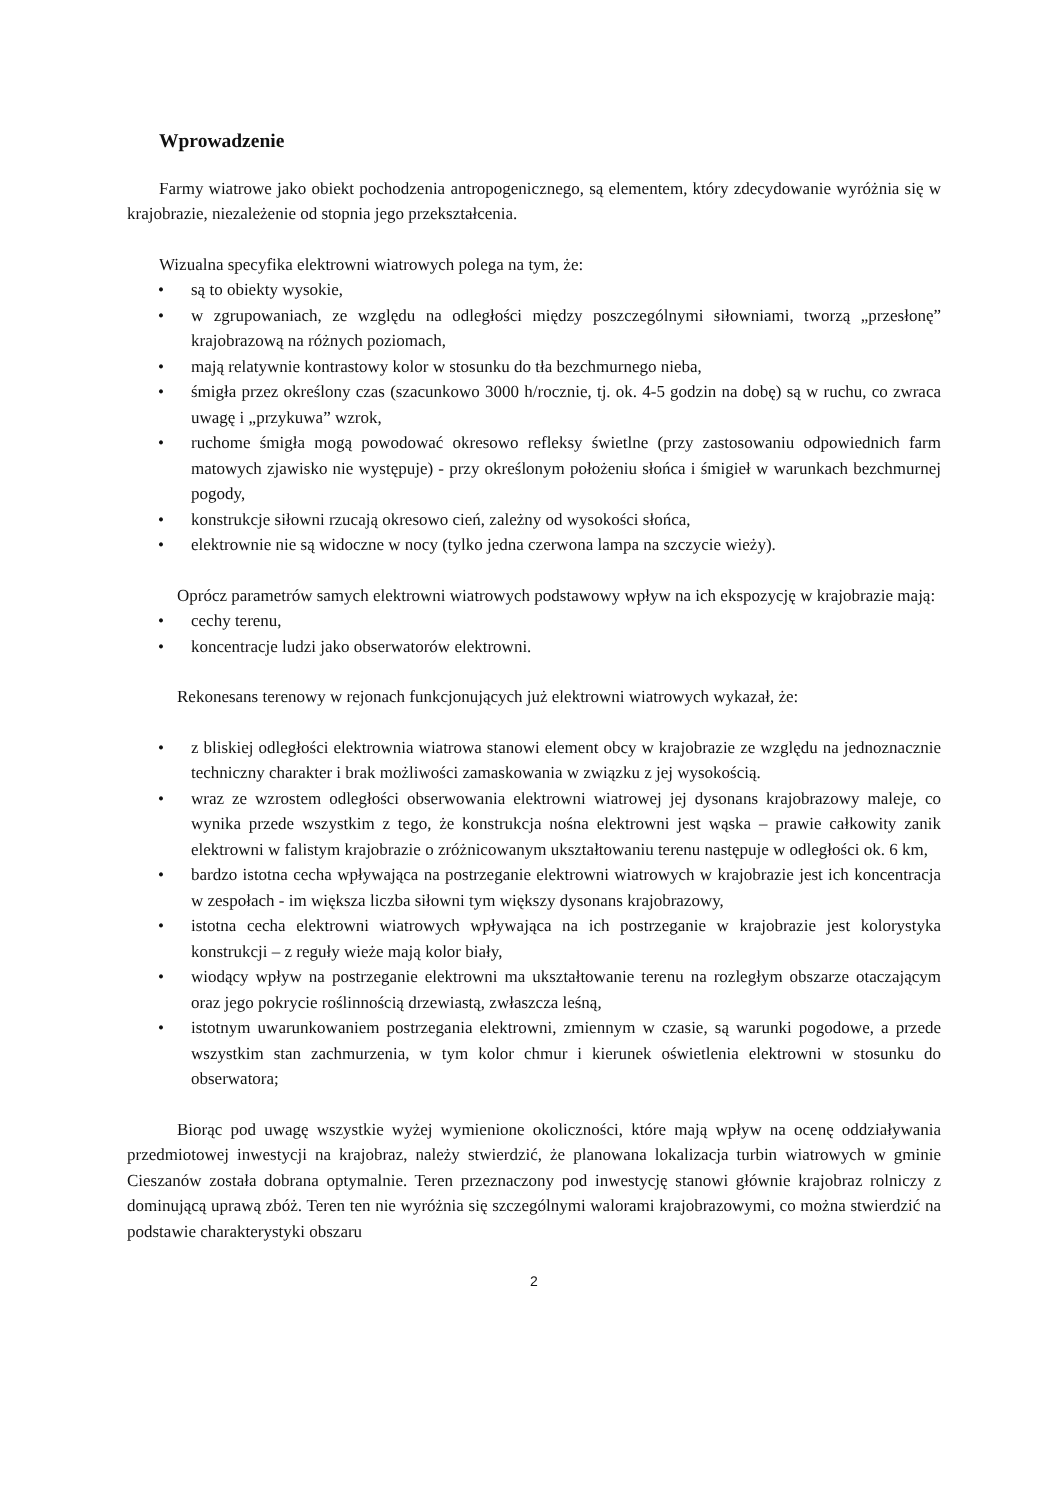Wprowadzenie
Farmy wiatrowe jako obiekt pochodzenia antropogenicznego, są elementem, który zdecydowanie wyróżnia się w krajobrazie, niezależenie od stopnia jego przekształcenia.
Wizualna specyfika elektrowni wiatrowych polega na tym, że:
• są to obiekty wysokie,
• w zgrupowaniach, ze względu na odległości między poszczególnymi siłowniami, tworzą „przesłonę” krajobrazową na różnych poziomach,
• mają relatywnie kontrastowy kolor w stosunku do tła bezchmurnego nieba,
• śmigła przez określony czas (szacunkowo 3000 h/rocznie, tj. ok. 4-5 godzin na dobę) są w ruchu, co zwraca uwagę i „przykuwa” wzrok,
• ruchome śmigła mogą powodować okresowo refleksy świetlne (przy zastosowaniu odpowiednich farm matowych zjawisko nie występuje) - przy określonym położeniu słońca i śmigieł w warunkach bezchmurnej pogody,
• konstrukcje siłowni rzucają okresowo cień, zależny od wysokości słońca,
• elektrownie nie są widoczne w nocy (tylko jedna czerwona lampa na szczycie wieży).
Oprócz parametrów samych elektrowni wiatrowych podstawowy wpływ na ich ekspozycję w krajobrazie mają:
• cechy terenu,
• koncentracje ludzi jako obserwatorów elektrowni.
Rekonesans terenowy w rejonach funkcjonujących już elektrowni wiatrowych wykazał, że:
• z bliskiej odległości elektrownia wiatrowa stanowi element obcy w krajobrazie ze względu na jednoznacznie techniczny charakter i brak możliwości zamaskowania w związku z jej wysokością.
• wraz ze wzrostem odległości obserwowania elektrowni wiatrowej jej dysonans krajobrazowy maleje, co wynika przede wszystkim z tego, że konstrukcja nośna elektrowni jest wąska – prawie całkowity zanik elektrowni w falistym krajobrazie o zróżnicowanym ukształtowaniu terenu następuje w odległości ok. 6 km,
• bardzo istotna cecha wpływająca na postrzeganie elektrowni wiatrowych w krajobrazie jest ich koncentracja w zespołach - im większa liczba siłowni tym większy dysonans krajobrazowy,
• istotna cecha elektrowni wiatrowych wpływająca na ich postrzeganie w krajobrazie jest kolorystyka konstrukcji – z reguły wieże mają kolor biały,
• wiodący wpływ na postrzeganie elektrowni ma ukształtowanie terenu na rozległym obszarze otaczającym oraz jego pokrycie roślinnością drzewiastą, zwłaszcza leśną,
• istotnym uwarunkowaniem postrzegania elektrowni, zmiennym w czasie, są warunki pogodowe, a przede wszystkim stan zachmurzenia, w tym kolor chmur i kierunek oświetlenia elektrowni w stosunku do obserwatora;
Biorąc pod uwagę wszystkie wyżej wymienione okoliczności, które mają wpływ na ocenę oddziaływania przedmiotowej inwestycji na krajobraz, należy stwierdzić, że planowana lokalizacja turbin wiatrowych w gminie Cieszanów została dobrana optymalnie. Teren przeznaczony pod inwestycję stanowi głównie krajobraz rolniczy z dominującą uprawą zbóż. Teren ten nie wyróżnia się szczególnymi walorami krajobrazowymi, co można stwierdzić na podstawie charakterystyki obszaru
2